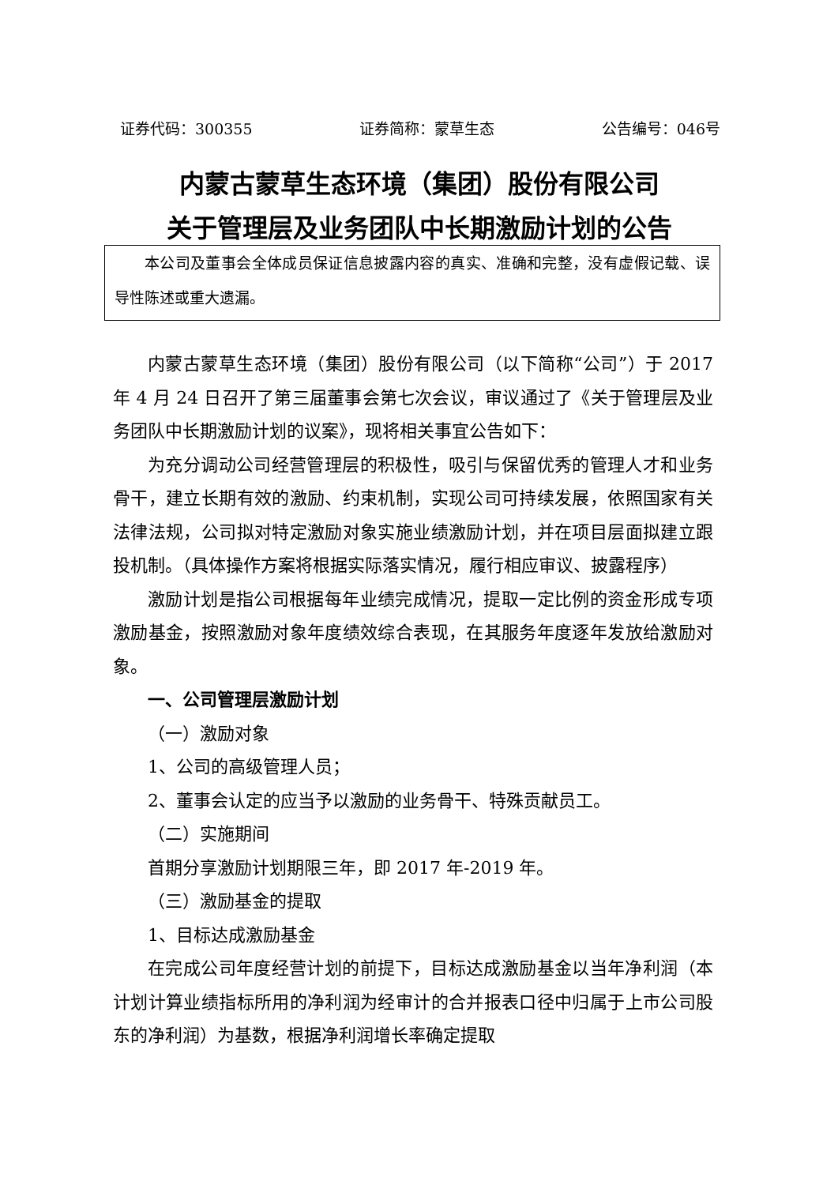证券代码：300355 证券简称：蒙草生态 公告编号：046号
内蒙古蒙草生态环境（集团）股份有限公司
关于管理层及业务团队中长期激励计划的公告
本公司及董事会全体成员保证信息披露内容的真实、准确和完整，没有虚假记载、误导性陈述或重大遗漏。
内蒙古蒙草生态环境（集团）股份有限公司（以下简称“公司”）于 2017 年 4 月 24 日召开了第三届董事会第七次会议，审议通过了《关于管理层及业务团队中长期激励计划的议案》，现将相关事宜公告如下：
为充分调动公司经营管理层的积极性，吸引与保留优秀的管理人才和业务骨干，建立长期有效的激励、约束机制，实现公司可持续发展，依照国家有关法律法规，公司拟对特定激励对象实施业绩激励计划，并在项目层面拟建立跟投机制。（具体操作方案将根据实际落实情况，履行相应审议、披露程序）
激励计划是指公司根据每年业绩完成情况，提取一定比例的资金形成专项激励基金，按照激励对象年度绩效综合表现，在其服务年度逐年发放给激励对象。
一、公司管理层激励计划
（一）激励对象
1、公司的高级管理人员；
2、董事会认定的应当予以激励的业务骨干、特殊贡献员工。
（二）实施期间
首期分享激励计划期限三年，即 2017 年-2019 年。
（三）激励基金的提取
1、目标达成激励基金
在完成公司年度经营计划的前提下，目标达成激励基金以当年净利润（本计划计算业绩指标所用的净利润为经审计的合并报表口径中归属于上市公司股东的净利润）为基数，根据净利润增长率确定提取